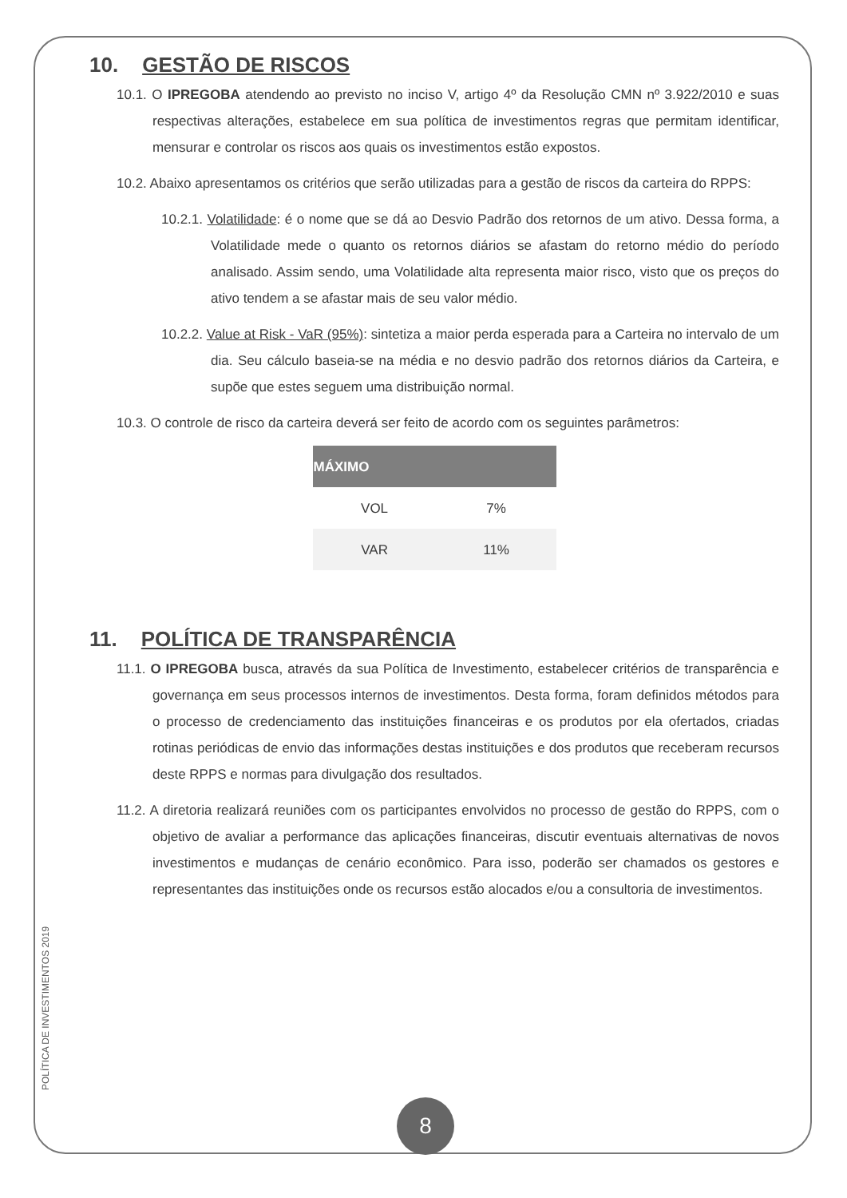10. GESTÃO DE RISCOS
10.1. O IPREGOBA atendendo ao previsto no inciso V, artigo 4º da Resolução CMN nº 3.922/2010 e suas respectivas alterações, estabelece em sua política de investimentos regras que permitam identificar, mensurar e controlar os riscos aos quais os investimentos estão expostos.
10.2. Abaixo apresentamos os critérios que serão utilizadas para a gestão de riscos da carteira do RPPS:
10.2.1. Volatilidade: é o nome que se dá ao Desvio Padrão dos retornos de um ativo. Dessa forma, a Volatilidade mede o quanto os retornos diários se afastam do retorno médio do período analisado. Assim sendo, uma Volatilidade alta representa maior risco, visto que os preços do ativo tendem a se afastar mais de seu valor médio.
10.2.2. Value at Risk - VaR (95%): sintetiza a maior perda esperada para a Carteira no intervalo de um dia. Seu cálculo baseia-se na média e no desvio padrão dos retornos diários da Carteira, e supõe que estes seguem uma distribuição normal.
10.3. O controle de risco da carteira deverá ser feito de acordo com os seguintes parâmetros:
| MÁXIMO | |
| --- | --- |
| VOL | 7% |
| VAR | 11% |
11. POLÍTICA DE TRANSPARÊNCIA
11.1. O IPREGOBA busca, através da sua Política de Investimento, estabelecer critérios de transparência e governança em seus processos internos de investimentos. Desta forma, foram definidos métodos para o processo de credenciamento das instituições financeiras e os produtos por ela ofertados, criadas rotinas periódicas de envio das informações destas instituições e dos produtos que receberam recursos deste RPPS e normas para divulgação dos resultados.
11.2. A diretoria realizará reuniões com os participantes envolvidos no processo de gestão do RPPS, com o objetivo de avaliar a performance das aplicações financeiras, discutir eventuais alternativas de novos investimentos e mudanças de cenário econômico. Para isso, poderão ser chamados os gestores e representantes das instituições onde os recursos estão alocados e/ou a consultoria de investimentos.
POLÍTICA DE INVESTIMENTOS 2019
8